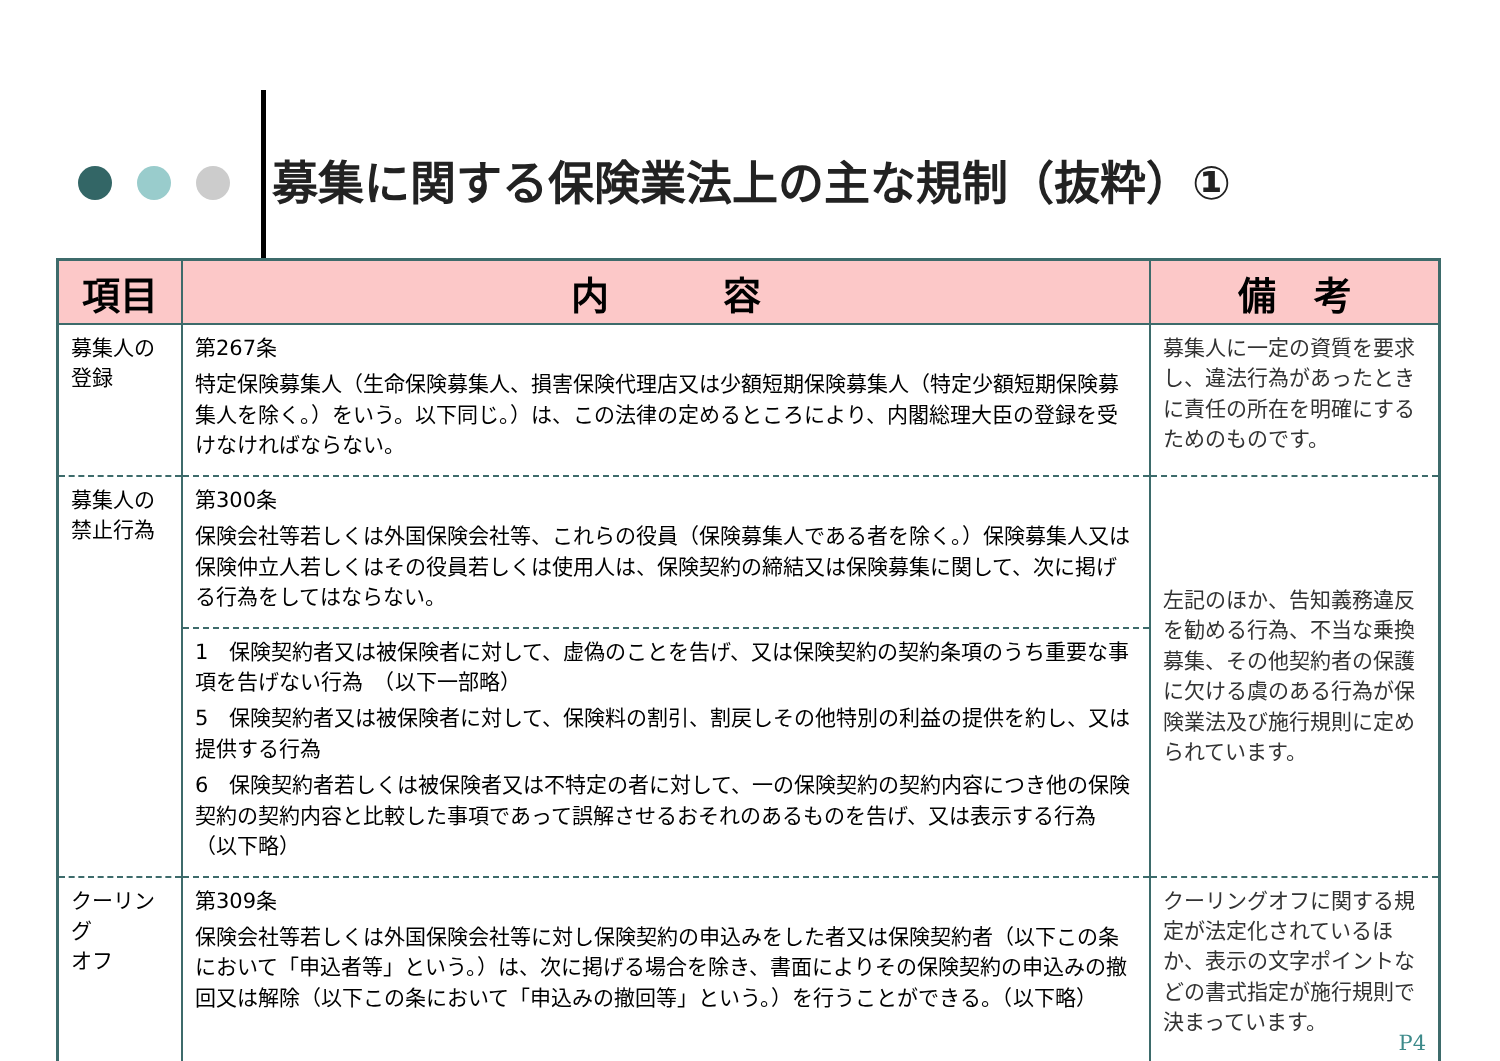募集に関する保険業法上の主な規制（抜粋）①
| 項目 | 内 容 | 備 考 |
| --- | --- | --- |
| 募集人の 登録 | 第267条 特定保険募集人（生命保険募集人、損害保険代理店又は少額短期保険募集人（特定少額短期保険募集人を除く。）をいう。以下同じ。）は、この法律の定めるところにより、内閣総理大臣の登録を受けなければならない。 | 募集人に一定の資質を要求し、違法行為があったときに責任の所在を明確にするためのものです。 |
| 募集人の 禁止行為 | 第300条 保険会社等若しくは外国保険会社等、これらの役員（保険募集人である者を除く。）保険募集人又は保険仲立人若しくはその役員若しくは使用人は、保険契約の締結又は保険募集に関して、次に掲げる行為をしてはならない。 | 左記のほか、告知義務違反を勧める行為、不当な乗換募集、その他契約者の保護に欠ける虞のある行為が保険業法及び施行規則に定められています。 |
| | 1 保険契約者又は被保険者に対して、虚偽のことを告げ、又は保険契約の契約条項のうち重要な事項を告げない行為 （以下一部略） 5 保険契約者又は被保険者に対して、保険料の割引、割戻しその他特別の利益の提供を約し、又は提供する行為 6 保険契約者若しくは被保険者又は不特定の者に対して、一の保険契約の契約内容につき他の保険契約の契約内容と比較した事項であって誤解させるおそれのあるものを告げ、又は表示する行為 （以下略） | |
| クーリング オフ | 第309条 保険会社等若しくは外国保険会社等に対し保険契約の申込みをした者又は保険契約者（以下この条において「申込者等」という。）は、次に掲げる場合を除き、書面によりその保険契約の申込みの撤回又は解除（以下この条において「申込みの撤回等」という。）を行うことができる。（以下略） | クーリングオフに関する規定が法定化されているほか、表示の文字ポイントなどの書式指定が施行規則で決まっています。 P4 |